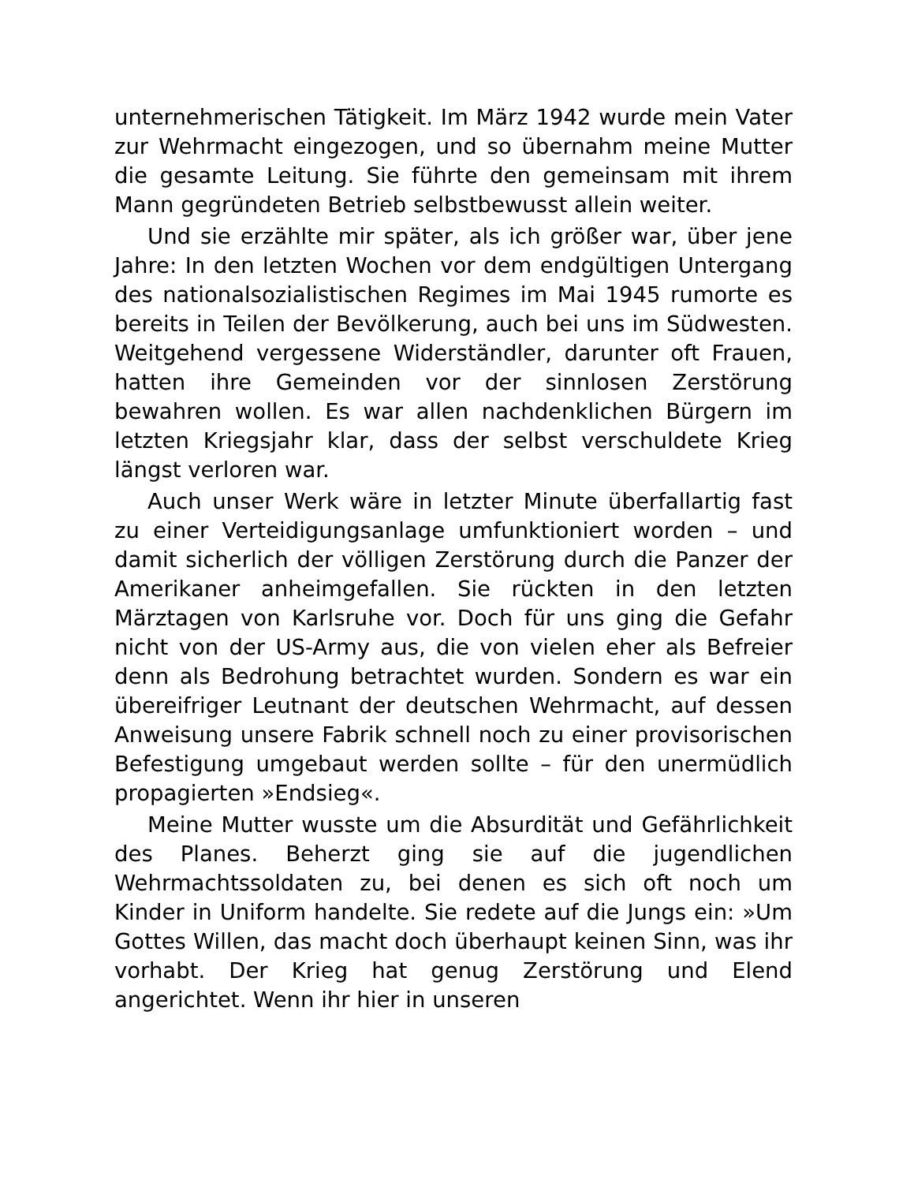unternehmerischen Tätigkeit. Im März 1942 wurde mein Vater zur Wehrmacht eingezogen, und so übernahm meine Mutter die gesamte Leitung. Sie führte den gemeinsam mit ihrem Mann gegründeten Betrieb selbstbewusst allein weiter.
Und sie erzählte mir später, als ich größer war, über jene Jahre: In den letzten Wochen vor dem endgültigen Untergang des nationalsozialistischen Regimes im Mai 1945 rumorte es bereits in Teilen der Bevölkerung, auch bei uns im Südwesten. Weitgehend vergessene Widerständler, darunter oft Frauen, hatten ihre Gemeinden vor der sinnlosen Zerstörung bewahren wollen. Es war allen nachdenklichen Bürgern im letzten Kriegsjahr klar, dass der selbst verschuldete Krieg längst verloren war.
Auch unser Werk wäre in letzter Minute überfallartig fast zu einer Verteidigungsanlage umfunktioniert worden – und damit sicherlich der völligen Zerstörung durch die Panzer der Amerikaner anheimgefallen. Sie rückten in den letzten Märztagen von Karlsruhe vor. Doch für uns ging die Gefahr nicht von der US-Army aus, die von vielen eher als Befreier denn als Bedrohung betrachtet wurden. Sondern es war ein übereifriger Leutnant der deutschen Wehrmacht, auf dessen Anweisung unsere Fabrik schnell noch zu einer provisorischen Befestigung umgebaut werden sollte – für den unermüdlich propagierten »Endsieg«.
Meine Mutter wusste um die Absurdität und Gefährlichkeit des Planes. Beherzt ging sie auf die jugendlichen Wehrmachtssoldaten zu, bei denen es sich oft noch um Kinder in Uniform handelte. Sie redete auf die Jungs ein: »Um Gottes Willen, das macht doch überhaupt keinen Sinn, was ihr vorhabt. Der Krieg hat genug Zerstörung und Elend angerichtet. Wenn ihr hier in unseren